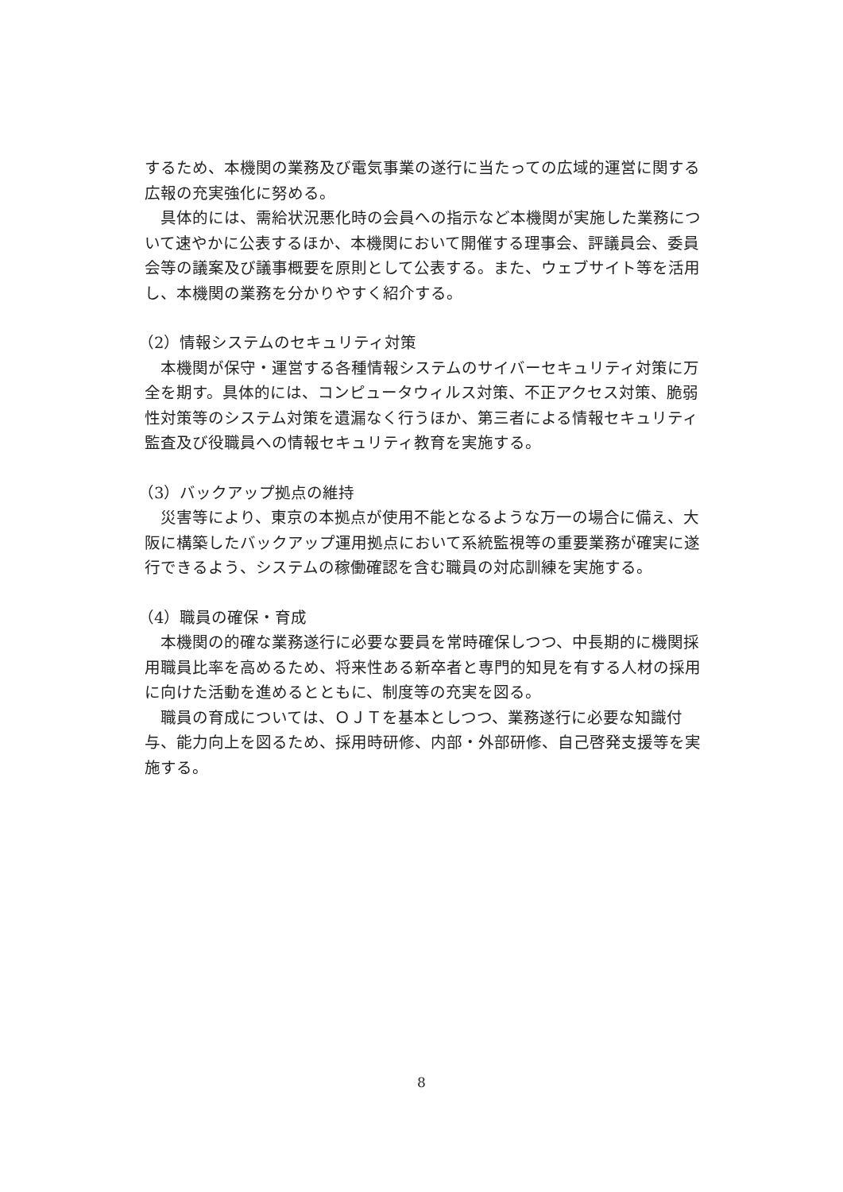するため、本機関の業務及び電気事業の遂行に当たっての広域的運営に関する広報の充実強化に努める。
具体的には、需給状況悪化時の会員への指示など本機関が実施した業務について速やかに公表するほか、本機関において開催する理事会、評議員会、委員会等の議案及び議事概要を原則として公表する。また、ウェブサイト等を活用し、本機関の業務を分かりやすく紹介する。
（2）情報システムのセキュリティ対策
本機関が保守・運営する各種情報システムのサイバーセキュリティ対策に万全を期す。具体的には、コンピュータウィルス対策、不正アクセス対策、脆弱性対策等のシステム対策を遺漏なく行うほか、第三者による情報セキュリティ監査及び役職員への情報セキュリティ教育を実施する。
（3）バックアップ拠点の維持
災害等により、東京の本拠点が使用不能となるような万一の場合に備え、大阪に構築したバックアップ運用拠点において系統監視等の重要業務が確実に遂行できるよう、システムの稼働確認を含む職員の対応訓練を実施する。
（4）職員の確保・育成
本機関の的確な業務遂行に必要な要員を常時確保しつつ、中長期的に機関採用職員比率を高めるため、将来性ある新卒者と専門的知見を有する人材の採用に向けた活動を進めるとともに、制度等の充実を図る。
職員の育成については、ＯＪＴを基本としつつ、業務遂行に必要な知識付与、能力向上を図るため、採用時研修、内部・外部研修、自己啓発支援等を実施する。
8